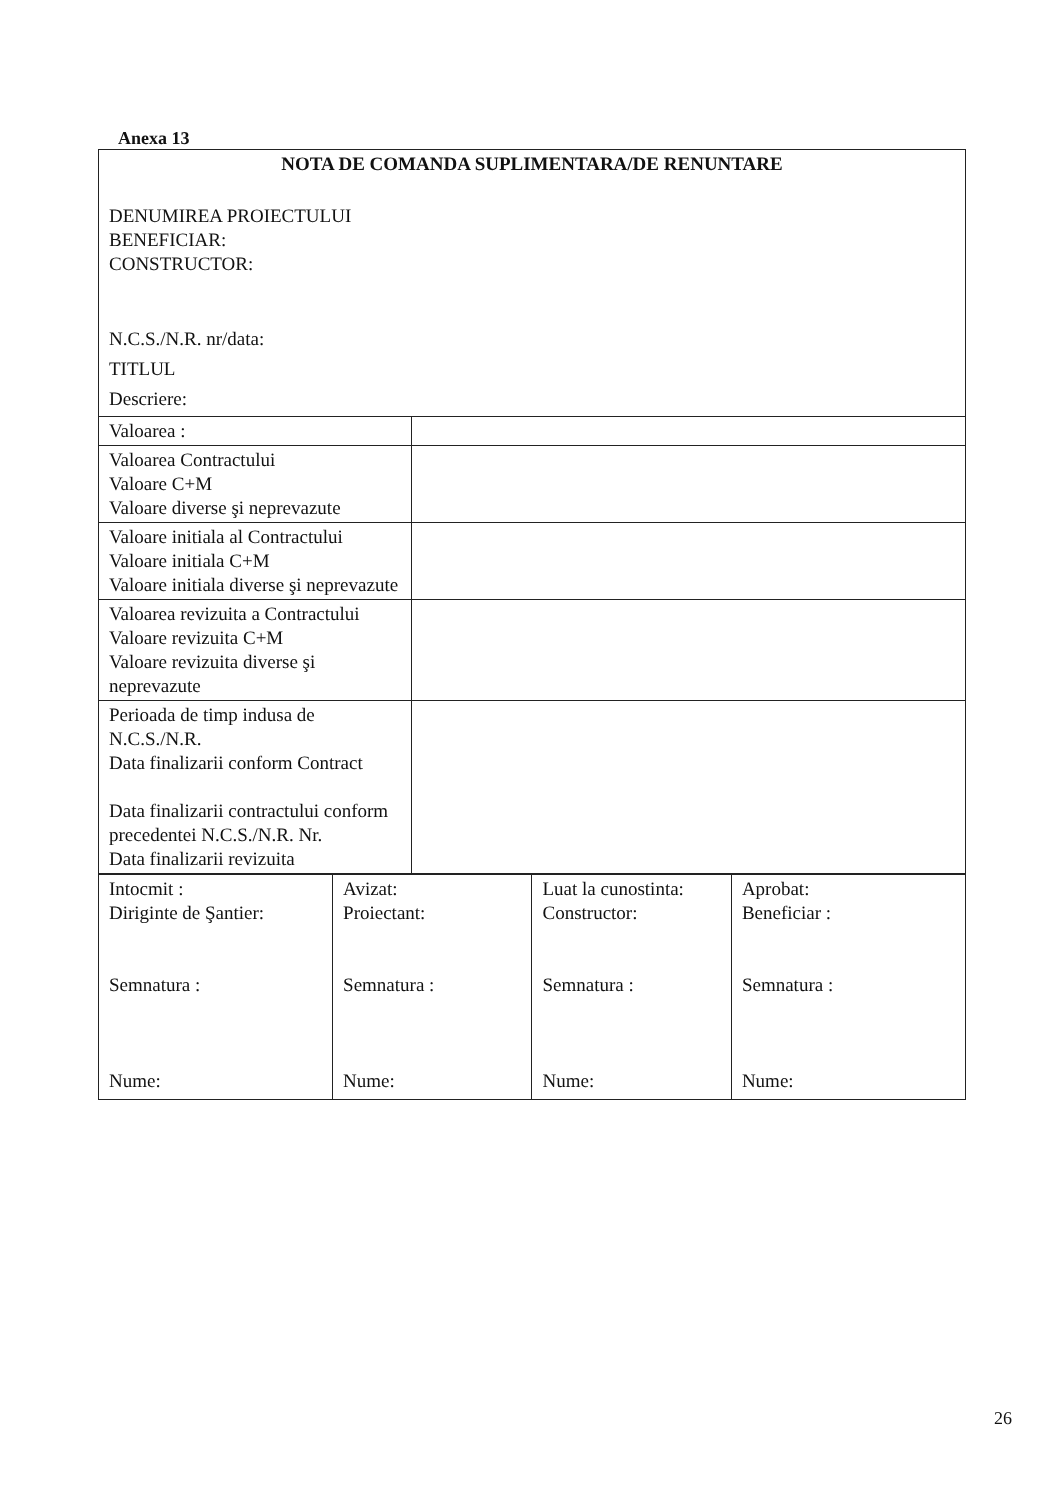Anexa 13
| NOTA DE COMANDA SUPLIMENTARA/DE RENUNTARE DENUMIREA PROIECTULUI BENEFICIAR: CONSTRUCTOR: N.C.S./N.R. nr/data: TITLUL Descriere: | |
| Valoarea : | |
| Valoarea Contractului Valoare C+M Valoare diverse şi neprevazute | |
| Valoare initiala al Contractului Valoare initiala C+M Valoare initiala diverse şi neprevazute | |
| Valoarea revizuita a Contractului Valoare revizuita C+M Valoare revizuita diverse şi neprevazute | |
| Perioada de timp indusa de N.C.S./N.R. Data finalizarii conform Contract Data finalizarii contractului conform precedentei N.C.S./N.R. Nr. Data finalizarii revizuita | |
| Intocmit : Diriginte de Şantier: Semnatura : Nume: | Avizat: Proiectant: Semnatura : Nume: | Luat la cunostinta: Constructor: Semnatura : Nume: | Aprobat: Beneficiar : Semnatura : Nume: |
26